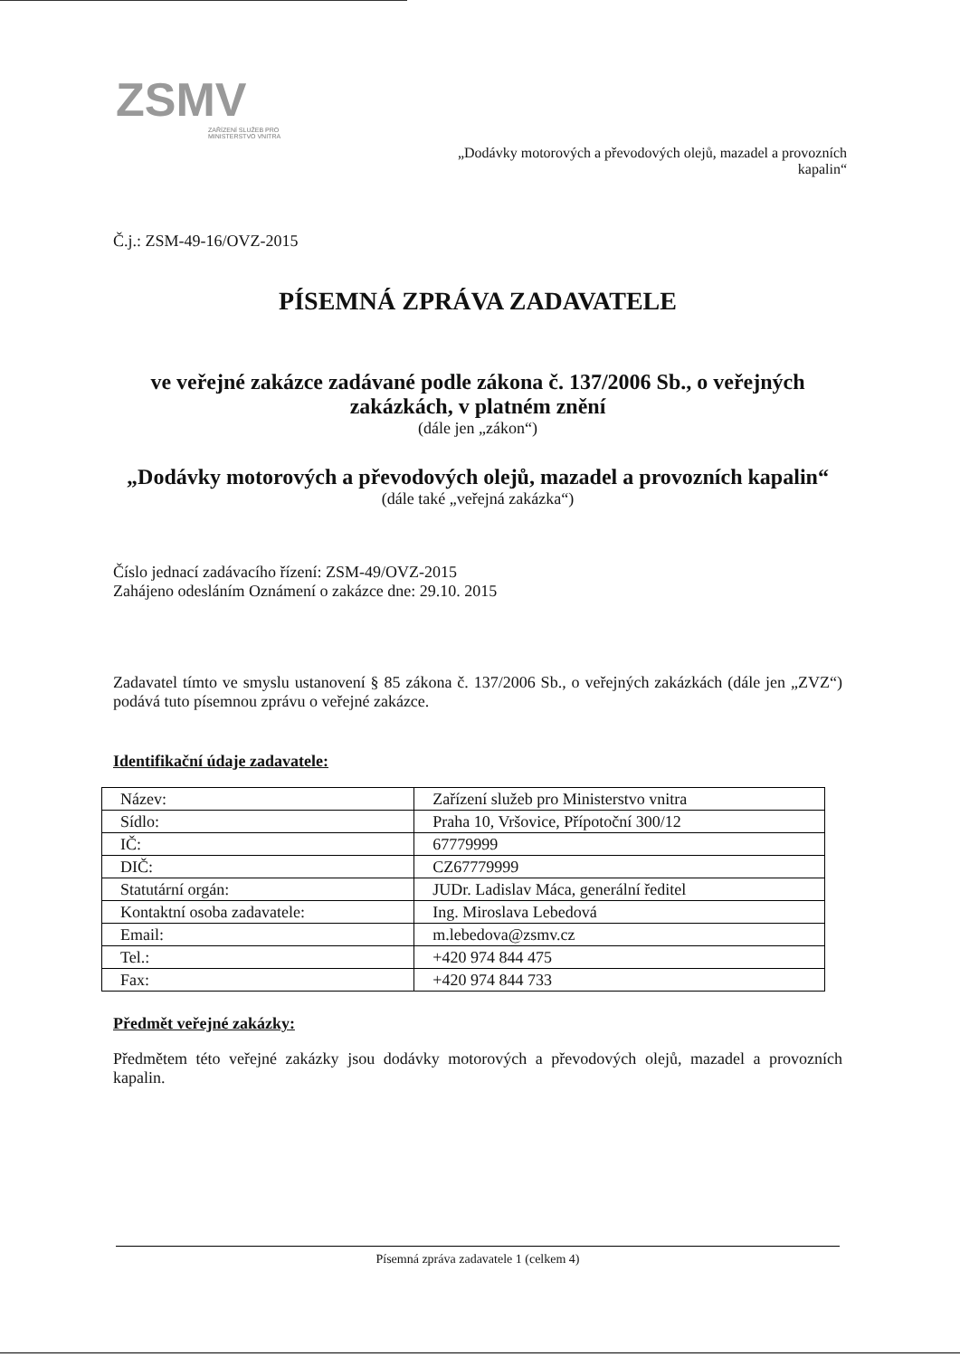ZSMV
ZAŘÍZENÍ SLUŽEB PRO
MINISTERSTVO VNITRA
„Dodávky motorových a převodových olejů, mazadel a provozních kapalin“
Č.j.: ZSM-49-16/OVZ-2015
PÍSEMNÁ ZPRÁVA ZADAVATELE
ve veřejné zakázce zadávané podle zákona č. 137/2006 Sb., o veřejných zakázkách, v platném znění
(dále jen „zákon“)
„Dodávky motorových a převodových olejů, mazadel a provozních kapalin“
(dále také „veřejná zakázka“)
Číslo jednací zadávacího řízení: ZSM-49/OVZ-2015
Zahájeno odesláním Oznámení o zakázce dne: 29.10. 2015
Zadavatel tímto ve smyslu ustanovení § 85 zákona č. 137/2006 Sb., o veřejných zakázkách (dále jen „ZVZ“) podává tuto písemnou zprávu o veřejné zakázce.
Identifikační údaje zadavatele:
| Název: | Zařízení služeb pro Ministerstvo vnitra |
| Sídlo: | Praha 10, Vršovice, Přípotoční 300/12 |
| IČ: | 67779999 |
| DIČ: | CZ67779999 |
| Statutární orgán: | JUDr. Ladislav Máca, generální ředitel |
| Kontaktní osoba zadavatele: | Ing. Miroslava Lebedová |
| Email: | m.lebedova@zsmv.cz |
| Tel.: | +420 974 844 475 |
| Fax: | +420 974 844 733 |
Předmět veřejné zakázky:
Předmětem této veřejné zakázky jsou dodávky motorových a převodových olejů, mazadel a provozních kapalin.
Písemná zpráva zadavatele 1 (celkem 4)